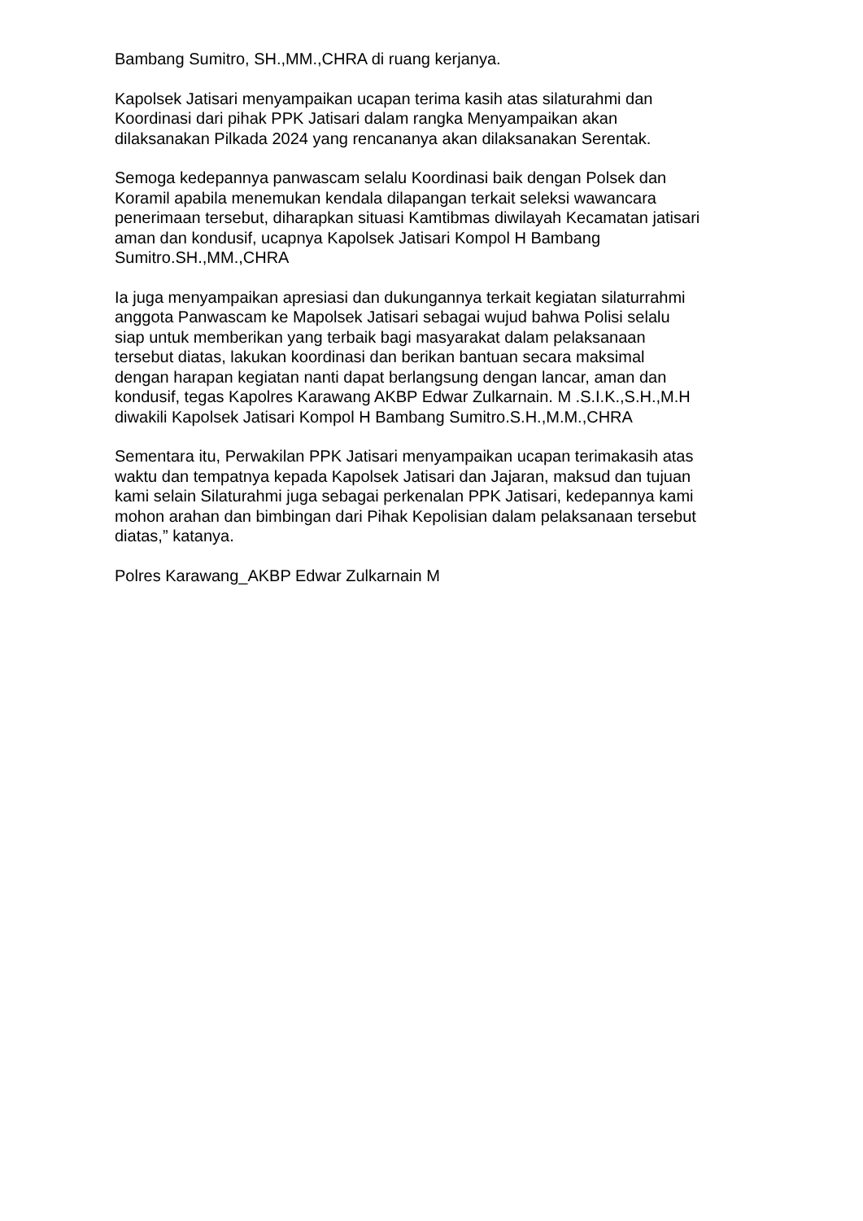Bambang Sumitro, SH.,MM.,CHRA di ruang kerjanya.
Kapolsek Jatisari menyampaikan ucapan terima kasih atas silaturahmi dan
Koordinasi dari pihak PPK Jatisari dalam rangka Menyampaikan akan
dilaksanakan Pilkada 2024 yang rencananya akan dilaksanakan Serentak.
Semoga kedepannya panwascam selalu Koordinasi baik dengan Polsek dan
Koramil apabila menemukan kendala dilapangan terkait seleksi wawancara
penerimaan tersebut, diharapkan situasi Kamtibmas diwilayah Kecamatan jatisari
aman dan kondusif, ucapnya Kapolsek Jatisari Kompol H Bambang
Sumitro.SH.,MM.,CHRA
Ia juga menyampaikan apresiasi dan dukungannya terkait kegiatan silaturrahmi
anggota Panwascam ke Mapolsek Jatisari sebagai wujud bahwa Polisi selalu
siap untuk memberikan yang terbaik bagi masyarakat dalam pelaksanaan
tersebut diatas, lakukan koordinasi dan berikan bantuan secara maksimal
dengan harapan kegiatan nanti dapat berlangsung dengan lancar, aman dan
kondusif, tegas Kapolres Karawang AKBP Edwar Zulkarnain. M .S.I.K.,S.H.,M.H
diwakili Kapolsek Jatisari Kompol H Bambang Sumitro.S.H.,M.M.,CHRA
Sementara itu, Perwakilan PPK Jatisari menyampaikan ucapan terimakasih atas
waktu dan tempatnya kepada Kapolsek Jatisari dan Jajaran, maksud dan tujuan
kami selain Silaturahmi juga sebagai perkenalan PPK Jatisari, kedepannya kami
mohon arahan dan bimbingan dari Pihak Kepolisian dalam pelaksanaan tersebut
diatas,” katanya.
Polres Karawang_AKBP Edwar Zulkarnain M